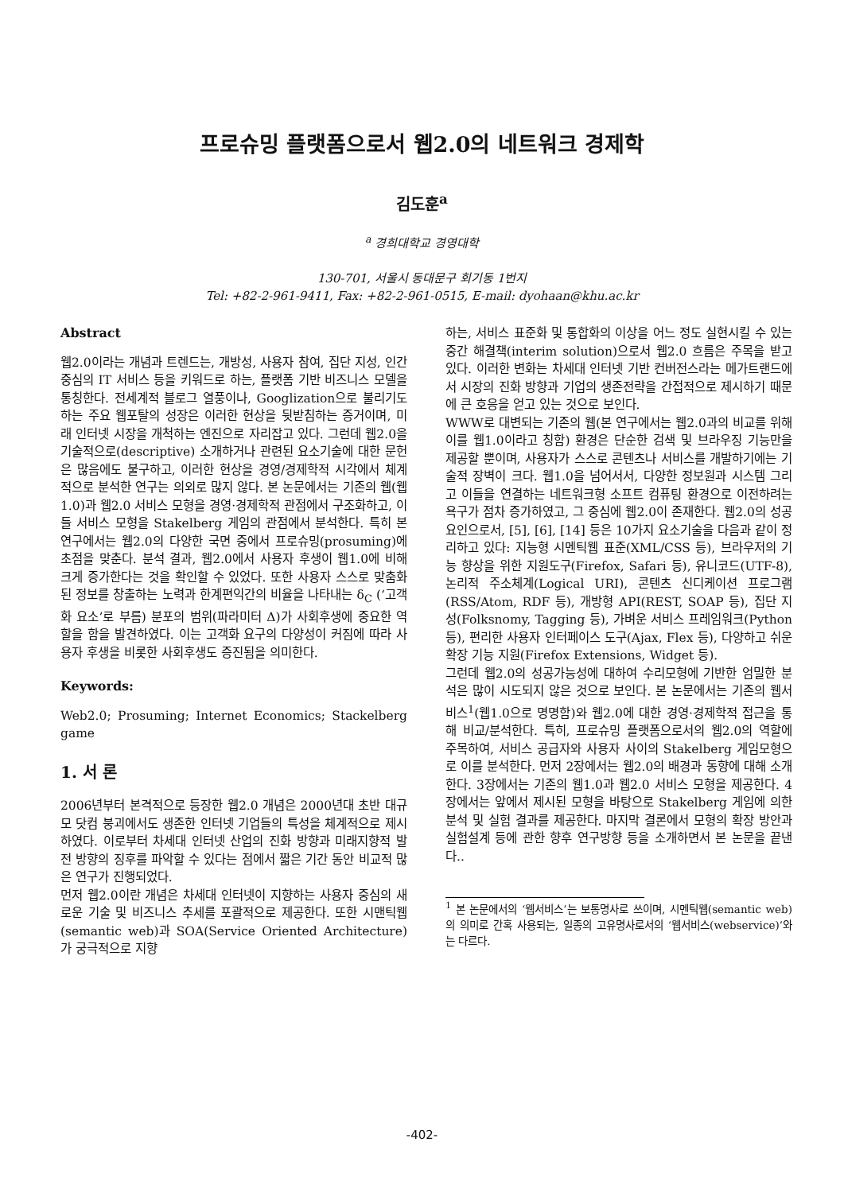프로슈밍 플랫폼으로서 웹2.0의 네트워크 경제학
김도훈<sup>a</sup>
<sup>a</sup> 경희대학교 경영대학
130-701, 서울시 동대문구 회기동 1번지
Tel: +82-2-961-9411, Fax: +82-2-961-0515, E-mail: dyohaan@khu.ac.kr
Abstract
웹2.0이라는 개념과 트렌드는, 개방성, 사용자 참여, 집단 지성, 인간중심의 IT 서비스 등을 키워드로 하는, 플랫폼 기반 비즈니스 모델을 통칭한다. 전세계적 블로그 열풍이나, Googlization으로 불리기도하는 주요 웹포탈의 성장은 이러한 현상을 뒷받침하는 증거이며, 미래 인터넷 시장을 개척하는 엔진으로 자리잡고 있다. 그런데 웹2.0을 기술적으로(descriptive) 소개하거나 관련된 요소기술에 대한 문헌은 많음에도 불구하고, 이러한 현상을 경영/경제학적 시각에서 체계적으로 분석한 연구는 의외로 많지 않다. 본 논문에서는 기존의 웹(웹1.0)과 웹2.0 서비스 모형을 경영·경제학적 관점에서 구조화하고, 이들 서비스 모형을 Stakelberg 게임의 관점에서 분석한다. 특히 본 연구에서는 웹2.0의 다양한 국면 중에서 프로슈밍(prosuming)에 초점을 맞춘다. 분석 결과, 웹2.0에서 사용자 후생이 웹1.0에 비해 크게 증가한다는 것을 확인할 수 있었다. 또한 사용자 스스로 맞춤화된 정보를 창출하는 노력과 한계편익간의 비율을 나타내는 δ<sub>C</sub> (‘고객화 요소’로 부름) 분포의 범위(파라미터 Δ)가 사회후생에 중요한 역할을 함을 발견하였다. 이는 고객화 요구의 다양성이 커짐에 따라 사용자 후생을 비롯한 사회후생도 증진됨을 의미한다.
Keywords:
Web2.0; Prosuming; Internet Economics; Stackelberg game
1. 서 론
2006년부터 본격적으로 등장한 웹2.0 개념은 2000년대 초반 대규모 닷컴 붕괴에서도 생존한 인터넷 기업들의 특성을 체계적으로 제시하였다. 이로부터 차세대 인터넷 산업의 진화 방향과 미래지향적 발전 방향의 징후를 파악할 수 있다는 점에서 짧은 기간 동안 비교적 많은 연구가 진행되었다.
먼저 웹2.0이란 개념은 차세대 인터넷이 지향하는 사용자 중심의 새로운 기술 및 비즈니스 추세를 포괄적으로 제공한다. 또한 시맨틱웹(semantic web)과 SOA(Service Oriented Architecture)가 궁극적으로 지향
하는, 서비스 표준화 및 통합화의 이상을 어느 정도 실현시킬 수 있는 중간 해결책(interim solution)으로서 웹2.0 흐름은 주목을 받고 있다. 이러한 변화는 차세대 인터넷 기반 컨버전스라는 메가트랜드에서 시장의 진화 방향과 기업의 생존전략을 간접적으로 제시하기 때문에 큰 호응을 얻고 있는 것으로 보인다.
WWW로 대변되는 기존의 웹(본 연구에서는 웹2.0과의 비교를 위해 이를 웹1.0이라고 칭함) 환경은 단순한 검색 및 브라우징 기능만을 제공할 뿐이며, 사용자가 스스로 콘텐츠나 서비스를 개발하기에는 기술적 장벽이 크다. 웹1.0을 넘어서서, 다양한 정보원과 시스템 그리고 이들을 연결하는 네트워크형 소프트 컴퓨팅 환경으로 이전하려는 욕구가 점차 증가하였고, 그 중심에 웹2.0이 존재한다. 웹2.0의 성공요인으로서, [5], [6], [14] 등은 10가지 요소기술을 다음과 같이 정리하고 있다: 지능형 시멘틱웹 표준(XML/CSS 등), 브라우저의 기능 향상을 위한 지원도구(Firefox, Safari 등), 유니코드(UTF-8), 논리적 주소체계(Logical URI), 콘텐츠 신디케이션 프로그램(RSS/Atom, RDF 등), 개방형 API(REST, SOAP 등), 집단 지성(Folksnomy, Tagging 등), 가벼운 서비스 프레임워크(Python 등), 편리한 사용자 인터페이스 도구(Ajax, Flex 등), 다양하고 쉬운 확장 기능 지원(Firefox Extensions, Widget 등).
그런데 웹2.0의 성공가능성에 대하여 수리모형에 기반한 엄밀한 분석은 많이 시도되지 않은 것으로 보인다. 본 논문에서는 기존의 웹서비스<sup>1</sup>(웹1.0으로 명명함)와 웹2.0에 대한 경영·경제학적 접근을 통해 비교/분석한다. 특히, 프로슈밍 플랫폼으로서의 웹2.0의 역할에 주목하여, 서비스 공급자와 사용자 사이의 Stakelberg 게임모형으로 이를 분석한다. 먼저 2장에서는 웹2.0의 배경과 동향에 대해 소개한다. 3장에서는 기존의 웹1.0과 웹2.0 서비스 모형을 제공한다. 4장에서는 앞에서 제시된 모형을 바탕으로 Stakelberg 게임에 의한 분석 및 실험 결과를 제공한다. 마지막 결론에서 모형의 확장 방안과 실험설계 등에 관한 향후 연구방향 등을 소개하면서 본 논문을 끝낸다..
<sup>1</sup> 본 논문에서의 ‘웹서비스’는 보통명사로 쓰이며, 시멘틱웹(semantic web)의 의미로 간혹 사용되는, 일종의 고유명사로서의 ‘웹서비스(webservice)’와는 다르다.
-402-